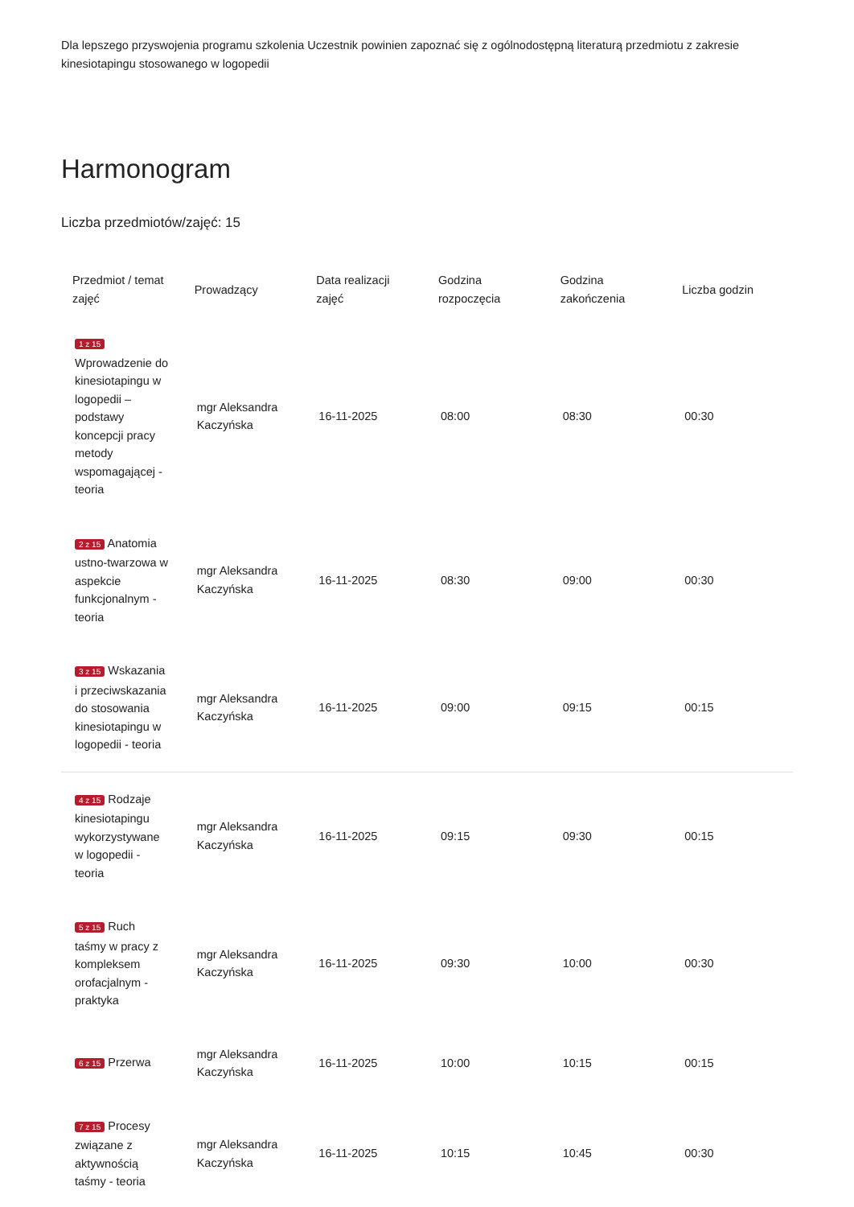Dla lepszego przyswojenia programu szkolenia Uczestnik powinien zapoznać się z ogólnodostępną literaturą przedmiotu z zakresie kinesiotapingu stosowanego w logopedii
Harmonogram
Liczba przedmiotów/zajęć: 15
| Przedmiot / temat zajęć | Prowadzący | Data realizacji zajęć | Godzina rozpoczęcia | Godzina zakończenia | Liczba godzin |
| --- | --- | --- | --- | --- | --- |
| 1 z 15 Wprowadzenie do kinesiotapingu w logopedii – podstawy koncepcji pracy metody wspomagającej - teoria | mgr Aleksandra Kaczyńska | 16-11-2025 | 08:00 | 08:30 | 00:30 |
| 2 z 15 Anatomia ustno-twarzowa w aspekcie funkcjonalnym - teoria | mgr Aleksandra Kaczyńska | 16-11-2025 | 08:30 | 09:00 | 00:30 |
| 3 z 15 Wskazania i przeciwskazania do stosowania kinesiotapingu w logopedii - teoria | mgr Aleksandra Kaczyńska | 16-11-2025 | 09:00 | 09:15 | 00:15 |
| 4 z 15 Rodzaje kinesiotapingu wykorzystywane w logopedii - teoria | mgr Aleksandra Kaczyńska | 16-11-2025 | 09:15 | 09:30 | 00:15 |
| 5 z 15 Ruch taśmy w pracy z kompleksem orofacjalnym - praktyka | mgr Aleksandra Kaczyńska | 16-11-2025 | 09:30 | 10:00 | 00:30 |
| 6 z 15 Przerwa | mgr Aleksandra Kaczyńska | 16-11-2025 | 10:00 | 10:15 | 00:15 |
| 7 z 15 Procesy związane z aktywnością taśmy - teoria | mgr Aleksandra Kaczyńska | 16-11-2025 | 10:15 | 10:45 | 00:30 |